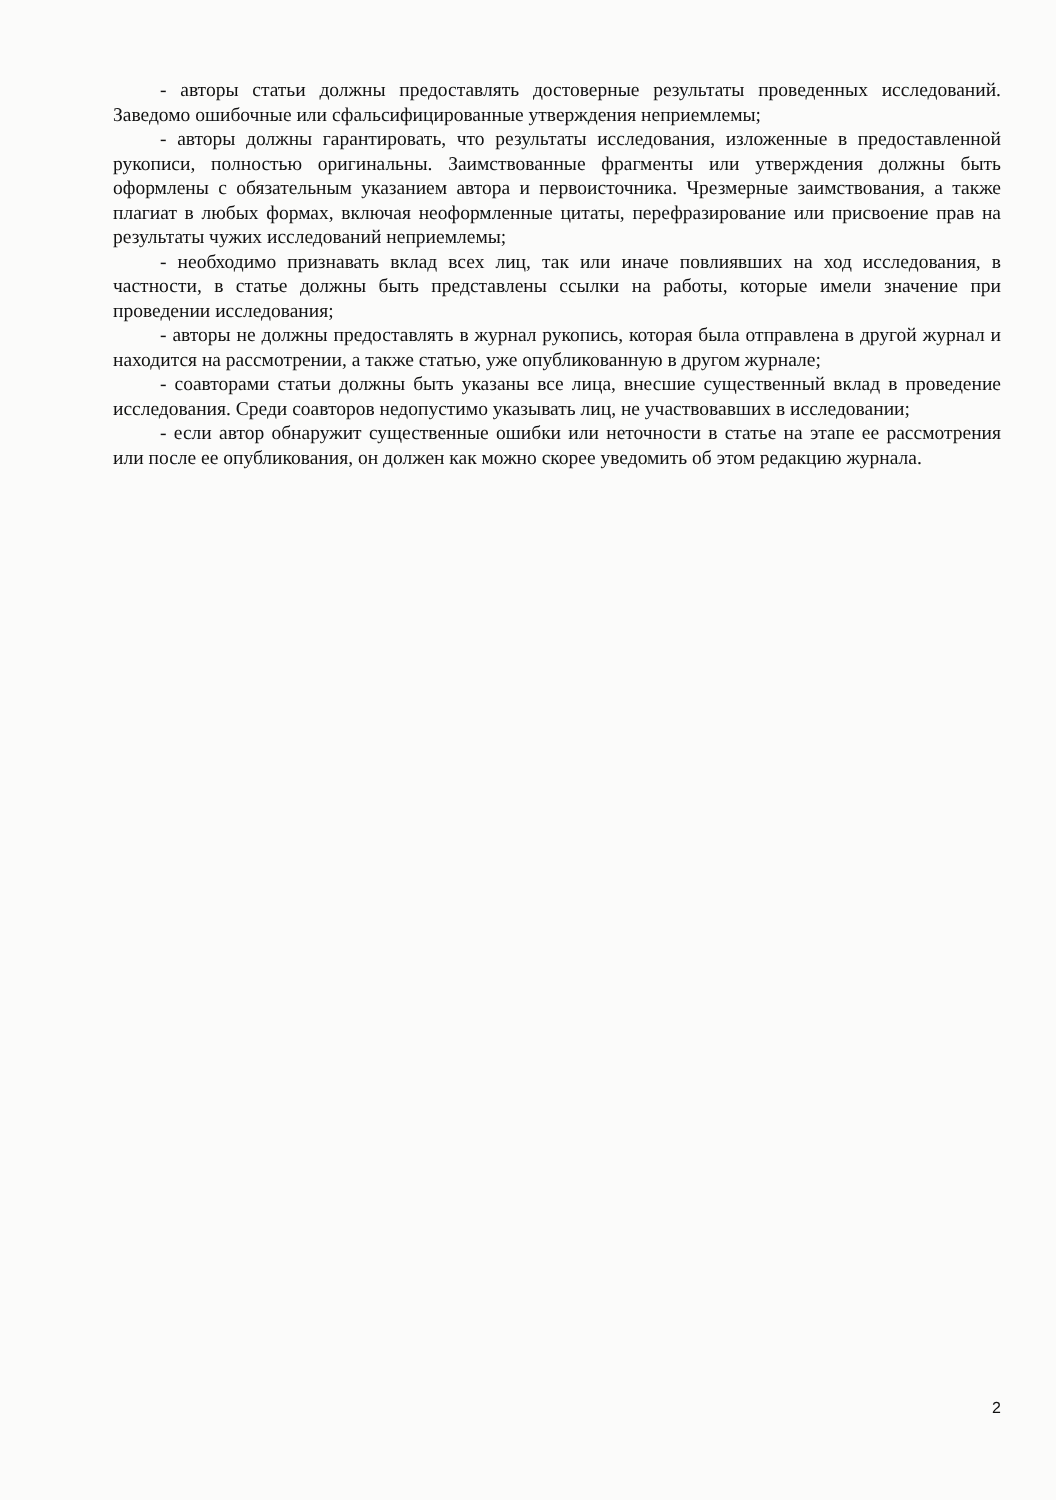- авторы статьи должны предоставлять достоверные результаты проведенных исследований. Заведомо ошибочные или сфальсифицированные утверждения неприемлемы;
- авторы должны гарантировать, что результаты исследования, изложенные в предоставленной рукописи, полностью оригинальны. Заимствованные фрагменты или утверждения должны быть оформлены с обязательным указанием автора и первоисточника. Чрезмерные заимствования, а также плагиат в любых формах, включая неоформленные цитаты, перефразирование или присвоение прав на результаты чужих исследований неприемлемы;
- необходимо признавать вклад всех лиц, так или иначе повлиявших на ход исследования, в частности, в статье должны быть представлены ссылки на работы, которые имели значение при проведении исследования;
- авторы не должны предоставлять в журнал рукопись, которая была отправлена в другой журнал и находится на рассмотрении, а также статью, уже опубликованную в другом журнале;
- соавторами статьи должны быть указаны все лица, внесшие существенный вклад в проведение исследования. Среди соавторов недопустимо указывать лиц, не участвовавших в исследовании;
- если автор обнаружит существенные ошибки или неточности в статье на этапе ее рассмотрения или после ее опубликования, он должен как можно скорее уведомить об этом редакцию журнала.
2